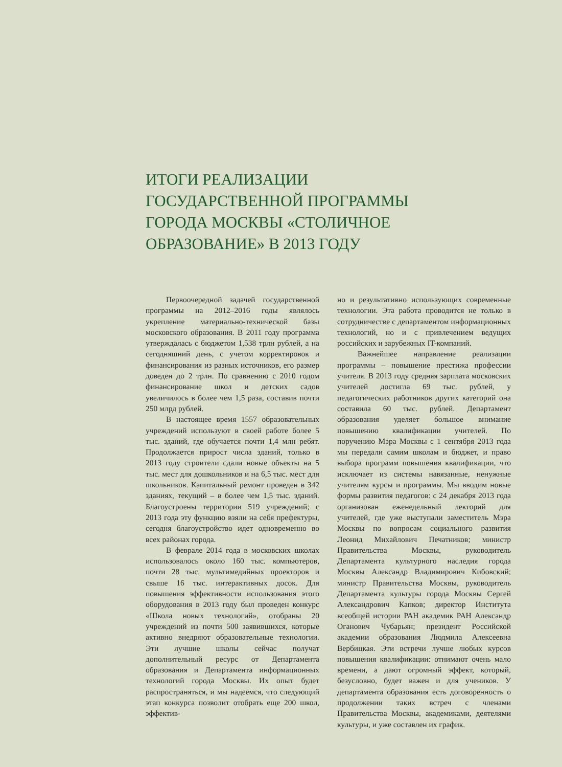ИТОГИ РЕАЛИЗАЦИИ ГОСУДАРСТВЕННОЙ ПРОГРАММЫ ГОРОДА МОСКВЫ «СТОЛИЧНОЕ ОБРАЗОВАНИЕ» В 2013 ГОДУ
Первоочередной задачей государственной программы на 2012–2016 годы являлось укрепление материально-технической базы московского образования. В 2011 году программа утверждалась с бюджетом 1,538 трлн рублей, а на сегодняшний день, с учетом корректировок и финансирования из разных источников, его размер доведен до 2 трлн. По сравнению с 2010 годом финансирование школ и детских садов увеличилось в более чем 1,5 раза, составив почти 250 млрд рублей.
В настоящее время 1557 образовательных учреждений используют в своей работе более 5 тыс. зданий, где обучается почти 1,4 млн ребят. Продолжается прирост числа зданий, только в 2013 году строители сдали новые объекты на 5 тыс. мест для дошкольников и на 6,5 тыс. мест для школьников. Капитальный ремонт проведен в 342 зданиях, текущий – в более чем 1,5 тыс. зданий. Благоустроены территории 519 учреждений; с 2013 года эту функцию взяли на себя префектуры, сегодня благоустройство идет одновременно во всех районах города.
В феврале 2014 года в московских школах использовалось около 160 тыс. компьютеров, почти 28 тыс. мультимедийных проекторов и свыше 16 тыс. интерактивных досок. Для повышения эффективности использования этого оборудования в 2013 году был проведен конкурс «Школа новых технологий», отобраны 20 учреждений из почти 500 заявившихся, которые активно внедряют образовательные технологии. Эти лучшие школы сейчас получат дополнительный ресурс от Департамента образования и Департамента информационных технологий города Москвы. Их опыт будет распространяться, и мы надеемся, что следующий этап конкурса позволит отобрать еще 200 школ, эффектив-
но и результативно использующих современные технологии. Эта работа проводится не только в сотрудничестве с департаментом информационных технологий, но и с привлечением ведущих российских и зарубежных IT-компаний.
Важнейшее направление реализации программы – повышение престижа профессии учителя. В 2013 году средняя зарплата московских учителей достигла 69 тыс. рублей, у педагогических работников других категорий она составила 60 тыс. рублей. Департамент образования уделяет большое внимание повышению квалификации учителей. По поручению Мэра Москвы с 1 сентября 2013 года мы передали самим школам и бюджет, и право выбора программ повышения квалификации, что исключает из системы навязанные, ненужные учителям курсы и программы. Мы вводим новые формы развития педагогов: с 24 декабря 2013 года организован еженедельный лекторий для учителей, где уже выступали заместитель Мэра Москвы по вопросам социального развития Леонид Михайлович Печатников; министр Правительства Москвы, руководитель Департамента культурного наследия города Москвы Александр Владимирович Кибовский; министр Правительства Москвы, руководитель Департамента культуры города Москвы Сергей Александрович Капков; директор Института всеобщей истории РАН академик РАН Александр Оганович Чубарьян; президент Российской академии образования Людмила Алексеевна Вербицкая. Эти встречи лучше любых курсов повышения квалификации: отнимают очень мало времени, а дают огромный эффект, который, безусловно, будет важен и для учеников. У департамента образования есть договоренность о продолжении таких встреч с членами Правительства Москвы, академиками, деятелями культуры, и уже составлен их график.